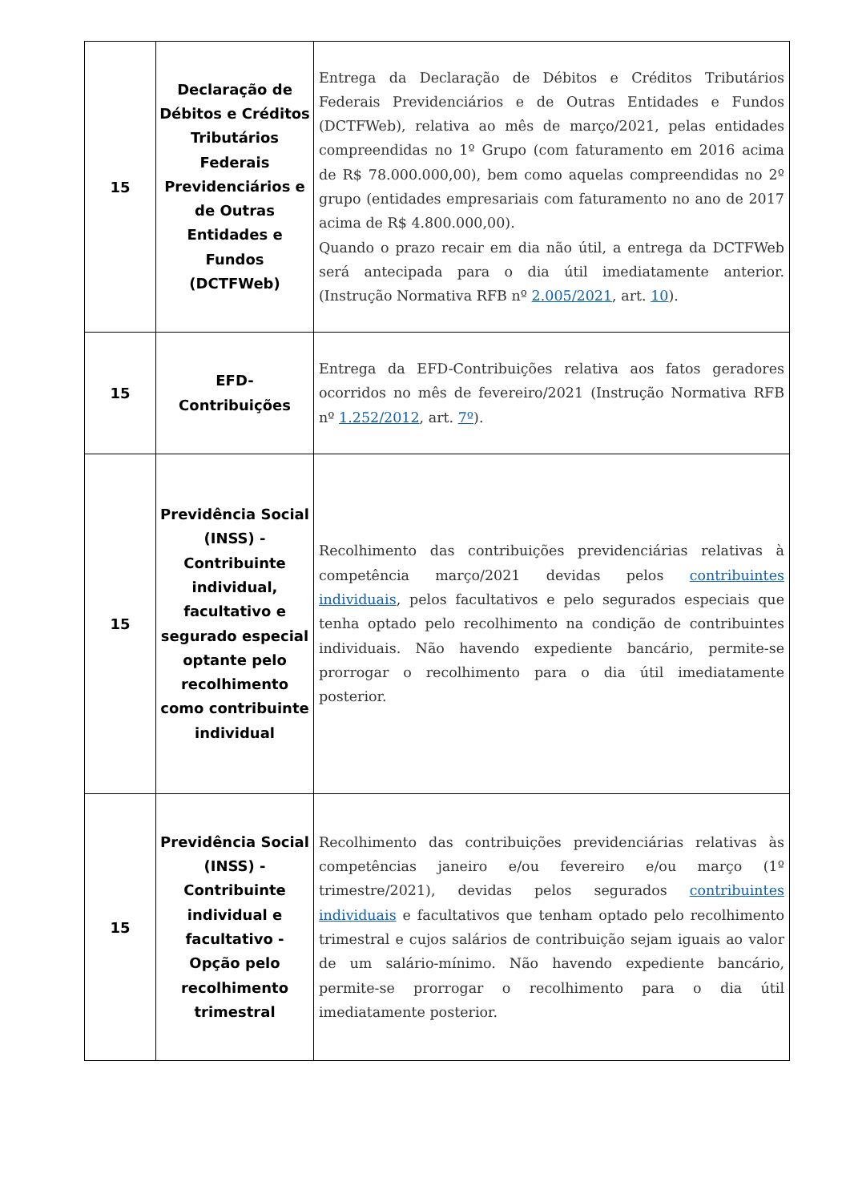| 15 | Declaração de Débitos e Créditos Tributários Federais Previdenciários e de Outras Entidades e Fundos (DCTFWeb) | Entrega da Declaração de Débitos e Créditos Tributários Federais Previdenciários e de Outras Entidades e Fundos (DCTFWeb), relativa ao mês de março/2021, pelas entidades compreendidas no 1º Grupo (com faturamento em 2016 acima de R$ 78.000.000,00), bem como aquelas compreendidas no 2º grupo (entidades empresariais com faturamento no ano de 2017 acima de R$ 4.800.000,00). Quando o prazo recair em dia não útil, a entrega da DCTFWeb será antecipada para o dia útil imediatamente anterior. (Instrução Normativa RFB nº 2.005/2021 , art. 10 ). |
| 15 | EFD- Contribuições | Entrega da EFD-Contribuições relativa aos fatos geradores ocorridos no mês de fevereiro/2021 (Instrução Normativa RFB nº 1.252/2012 , art. 7º ). |
| 15 | Previdência Social (INSS) - Contribuinte individual, facultativo e segurado especial optante pelo recolhimento como contribuinte individual | Recolhimento das contribuições previdenciárias relativas à competência março/2021 devidas pelos contribuintes individuais , pelos facultativos e pelo segurados especiais que tenha optado pelo recolhimento na condição de contribuintes individuais. Não havendo expediente bancário, permite-se prorrogar o recolhimento para o dia útil imediatamente posterior. |
| 15 | Previdência Social (INSS) - Contribuinte individual e facultativo - Opção pelo recolhimento trimestral | Recolhimento das contribuições previdenciárias relativas às competências janeiro e/ou fevereiro e/ou março (1º trimestre/2021), devidas pelos segurados contribuintes individuais e facultativos que tenham optado pelo recolhimento trimestral e cujos salários de contribuição sejam iguais ao valor de um salário-mínimo. Não havendo expediente bancário, permite-se prorrogar o recolhimento para o dia útil imediatamente posterior. |